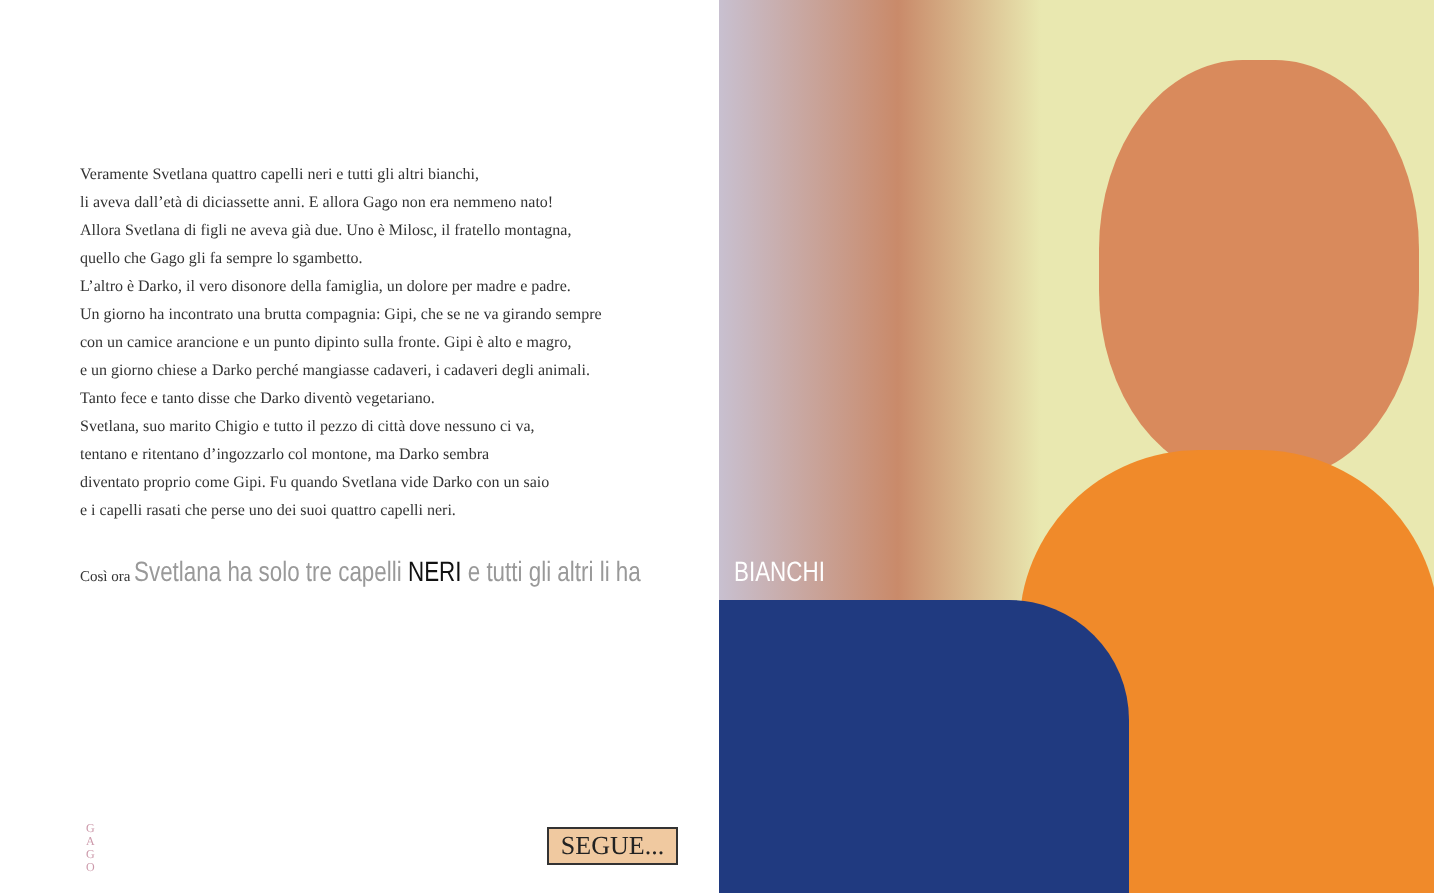Veramente Svetlana quattro capelli neri e tutti gli altri bianchi,
li aveva dall’età di diciassette anni. E allora Gago non era nemmeno nato!
Allora Svetlana di figli ne aveva già due. Uno è Milosc, il fratello montagna,
quello che Gago gli fa sempre lo sgambetto.
L’altro è Darko, il vero disonore della famiglia, un dolore per madre e padre.
Un giorno ha incontrato una brutta compagnia: Gipi, che se ne va girando sempre
con un camice arancione e un punto dipinto sulla fronte. Gipi è alto e magro,
e un giorno chiese a Darko perché mangiasse cadaveri, i cadaveri degli animali.
Tanto fece e tanto disse che Darko diventò vegetariano.
Svetlana, suo marito Chigio e tutto il pezzo di città dove nessuno ci va,
tentano e ritentano d’ingozzarlo col montone, ma Darko sembra
diventato proprio come Gipi. Fu quando Svetlana vide Darko con un saio
e i capelli rasati che perse uno dei suoi quattro capelli neri.
Così ora Svetlana ha solo tre capelli NERI e tutti gli altri li ha
G A G O
SEGUE...
BIANCHI